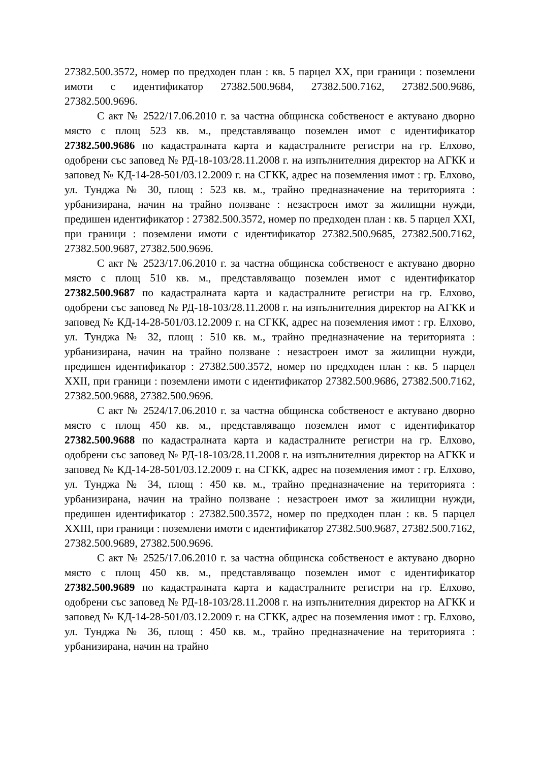27382.500.3572, номер по предходен план : кв. 5 парцел XX, при граници : поземлени имоти с идентификатор 27382.500.9684, 27382.500.7162, 27382.500.9686, 27382.500.9696.
С акт № 2522/17.06.2010 г. за частна общинска собственост е актувано дворно място с площ 523 кв. м., представляващо поземлен имот с идентификатор 27382.500.9686 по кадастралната карта и кадастралните регистри на гр. Елхово, одобрени със заповед № РД-18-103/28.11.2008 г. на изпълнителния директор на АГКК и заповед № КД-14-28-501/03.12.2009 г. на СГКК, адрес на поземления имот : гр. Елхово, ул. Тунджа № 30, площ : 523 кв. м., трайно предназначение на територията : урбанизирана, начин на трайно ползване : незастроен имот за жилищни нужди, предишен идентификатор : 27382.500.3572, номер по предходен план : кв. 5 парцел XXI, при граници : поземлени имоти с идентификатор 27382.500.9685, 27382.500.7162, 27382.500.9687, 27382.500.9696.
С акт № 2523/17.06.2010 г. за частна общинска собственост е актувано дворно място с площ 510 кв. м., представляващо поземлен имот с идентификатор 27382.500.9687 по кадастралната карта и кадастралните регистри на гр. Елхово, одобрени със заповед № РД-18-103/28.11.2008 г. на изпълнителния директор на АГКК и заповед № КД-14-28-501/03.12.2009 г. на СГКК, адрес на поземления имот : гр. Елхово, ул. Тунджа № 32, площ : 510 кв. м., трайно предназначение на територията : урбанизирана, начин на трайно ползване : незастроен имот за жилищни нужди, предишен идентификатор : 27382.500.3572, номер по предходен план : кв. 5 парцел XXII, при граници : поземлени имоти с идентификатор 27382.500.9686, 27382.500.7162, 27382.500.9688, 27382.500.9696.
С акт № 2524/17.06.2010 г. за частна общинска собственост е актувано дворно място с площ 450 кв. м., представляващо поземлен имот с идентификатор 27382.500.9688 по кадастралната карта и кадастралните регистри на гр. Елхово, одобрени със заповед № РД-18-103/28.11.2008 г. на изпълнителния директор на АГКК и заповед № КД-14-28-501/03.12.2009 г. на СГКК, адрес на поземления имот : гр. Елхово, ул. Тунджа № 34, площ : 450 кв. м., трайно предназначение на територията : урбанизирана, начин на трайно ползване : незастроен имот за жилищни нужди, предишен идентификатор : 27382.500.3572, номер по предходен план : кв. 5 парцел XXIII, при граници : поземлени имоти с идентификатор 27382.500.9687, 27382.500.7162, 27382.500.9689, 27382.500.9696.
С акт № 2525/17.06.2010 г. за частна общинска собственост е актувано дворно място с площ 450 кв. м., представляващо поземлен имот с идентификатор 27382.500.9689 по кадастралната карта и кадастралните регистри на гр. Елхово, одобрени със заповед № РД-18-103/28.11.2008 г. на изпълнителния директор на АГКК и заповед № КД-14-28-501/03.12.2009 г. на СГКК, адрес на поземления имот : гр. Елхово, ул. Тунджа № 36, площ : 450 кв. м., трайно предназначение на територията : урбанизирана, начин на трайно